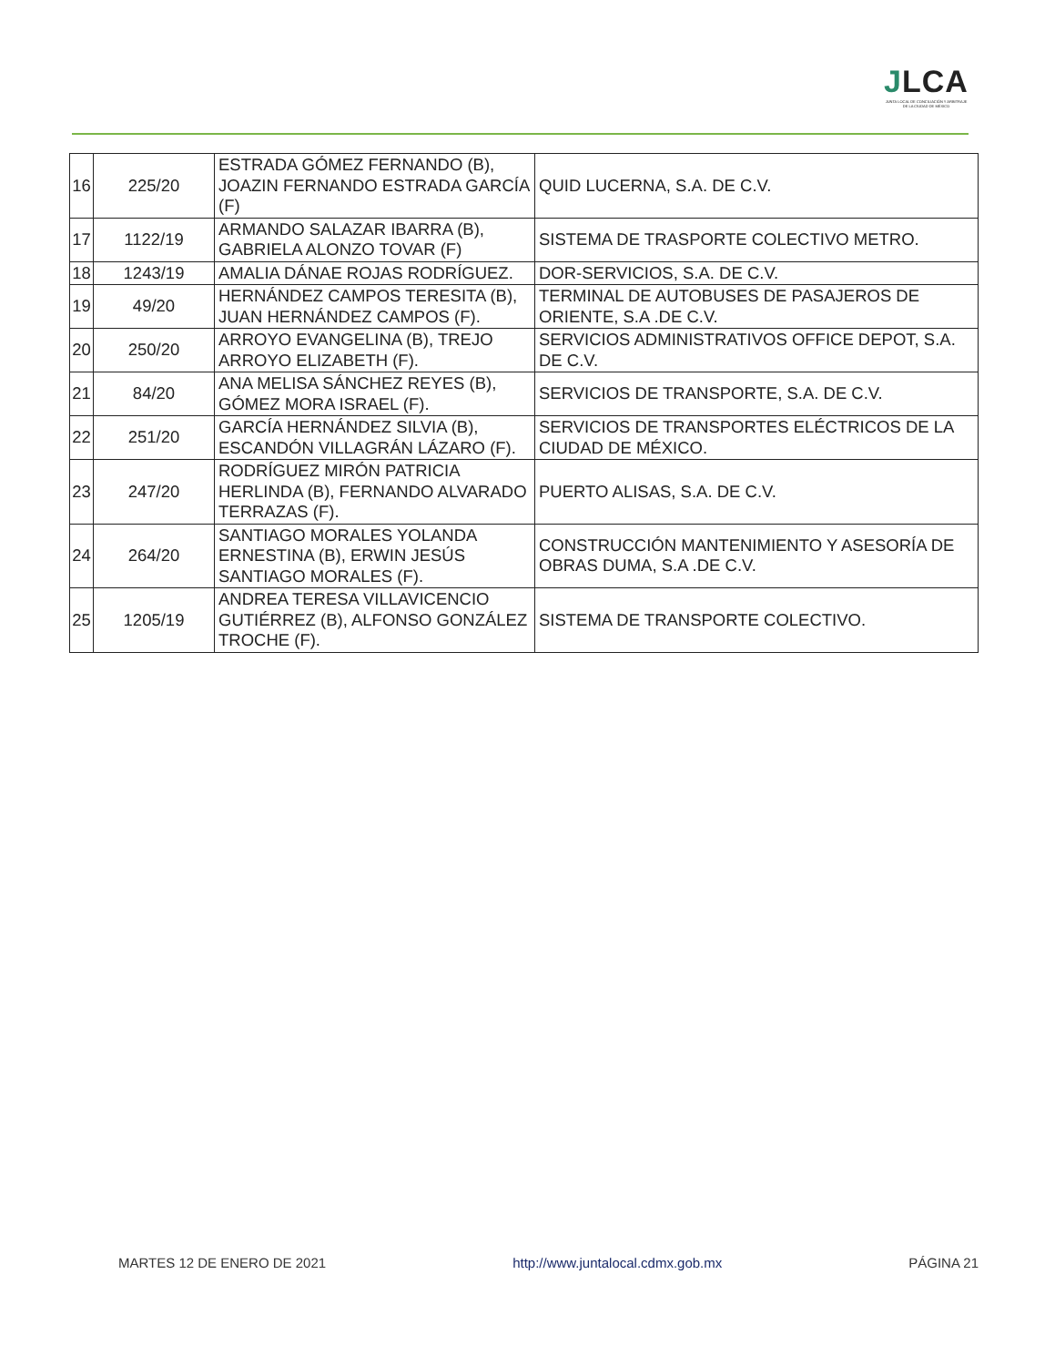JLCA
JUNTA LOCAL DE CONCILIACIÓN Y ARBITRAJE DE LA CIUDAD DE MÉXICO
| 16 | 225/20 | ESTRADA GÓMEZ FERNANDO (B), JOAZIN FERNANDO ESTRADA GARCÍA (F) | QUID LUCERNA, S.A. DE C.V. |
| 17 | 1122/19 | ARMANDO SALAZAR IBARRA (B), GABRIELA ALONZO TOVAR (F) | SISTEMA DE TRASPORTE COLECTIVO METRO. |
| 18 | 1243/19 | AMALIA DÁNAE ROJAS RODRÍGUEZ. | DOR-SERVICIOS, S.A. DE C.V. |
| 19 | 49/20 | HERNÁNDEZ CAMPOS TERESITA (B), JUAN HERNÁNDEZ CAMPOS (F). | TERMINAL DE AUTOBUSES DE PASAJEROS DE ORIENTE, S.A .DE C.V. |
| 20 | 250/20 | ARROYO EVANGELINA (B), TREJO ARROYO ELIZABETH (F). | SERVICIOS ADMINISTRATIVOS OFFICE DEPOT, S.A. DE C.V. |
| 21 | 84/20 | ANA MELISA SÁNCHEZ REYES (B), GÓMEZ MORA ISRAEL (F). | SERVICIOS DE TRANSPORTE, S.A. DE C.V. |
| 22 | 251/20 | GARCÍA HERNÁNDEZ SILVIA (B), ESCANDÓN VILLAGRÁN LÁZARO (F). | SERVICIOS DE TRANSPORTES ELÉCTRICOS DE LA CIUDAD DE MÉXICO. |
| 23 | 247/20 | RODRÍGUEZ MIRÓN PATRICIA HERLINDA (B), FERNANDO ALVARADO TERRAZAS (F). | PUERTO ALISAS, S.A. DE C.V. |
| 24 | 264/20 | SANTIAGO MORALES YOLANDA ERNESTINA (B), ERWIN JESÚS SANTIAGO MORALES (F). | CONSTRUCCIÓN MANTENIMIENTO Y ASESORÍA DE OBRAS DUMA, S.A .DE C.V. |
| 25 | 1205/19 | ANDREA TERESA VILLAVICENCIO GUTIÉRREZ (B), ALFONSO GONZÁLEZ TROCHE (F). | SISTEMA DE TRANSPORTE COLECTIVO. |
MARTES 12 DE ENERO DE 2021 http://www.juntalocal.cdmx.gob.mx PÁGINA 21